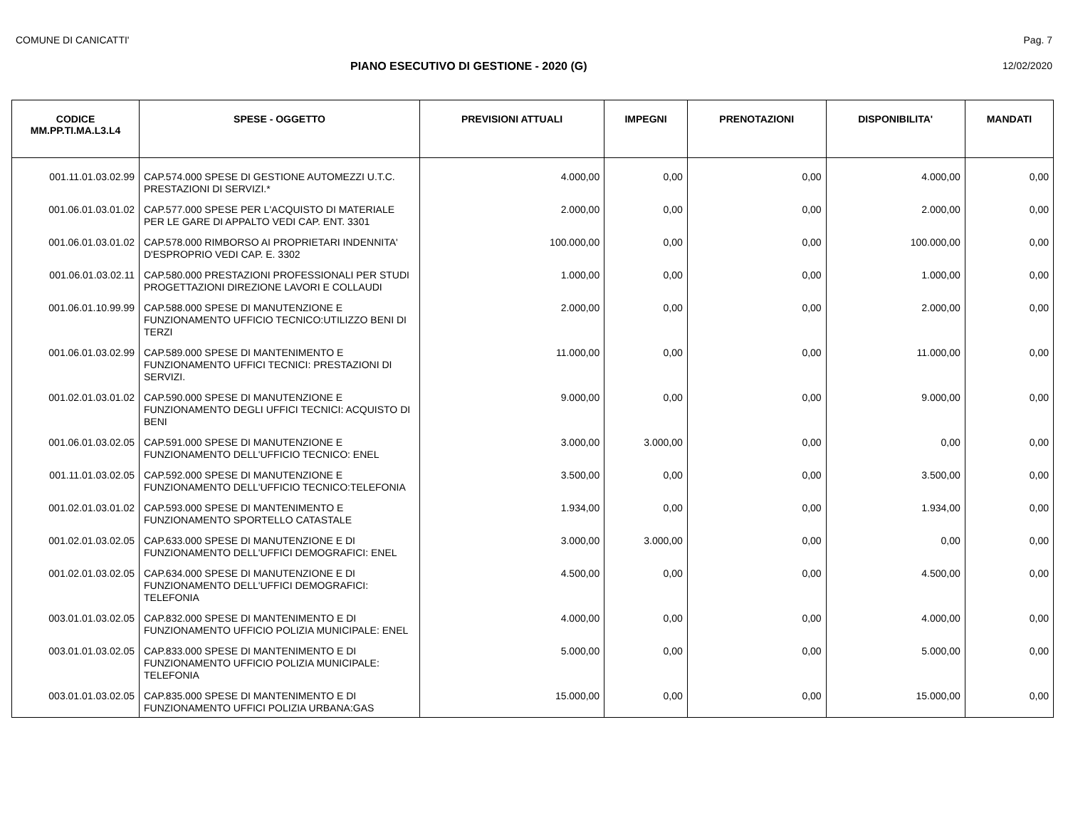COMUNE DI CANICATTI' Pag. 7
PIANO ESECUTIVO DI GESTIONE - 2020 (G)
12/02/2020
| CODICE MM.PP.TI.MA.L3.L4 | SPESE - OGGETTO | PREVISIONI ATTUALI | IMPEGNI | PRENOTAZIONI | DISPONIBILITA' | MANDATI |
| --- | --- | --- | --- | --- | --- | --- |
| 001.11.01.03.02.99 | CAP.574.000 SPESE DI GESTIONE AUTOMEZZI U.T.C. PRESTAZIONI DI SERVIZI.* | 4.000,00 | 0,00 | 0,00 | 4.000,00 | 0,00 |
| 001.06.01.03.01.02 | CAP.577.000 SPESE PER L'ACQUISTO DI MATERIALE PER LE GARE DI APPALTO VEDI CAP. ENT. 3301 | 2.000,00 | 0,00 | 0,00 | 2.000,00 | 0,00 |
| 001.06.01.03.01.02 | CAP.578.000 RIMBORSO AI PROPRIETARI INDENNITA' D'ESPROPRIO VEDI CAP. E. 3302 | 100.000,00 | 0,00 | 0,00 | 100.000,00 | 0,00 |
| 001.06.01.03.02.11 | CAP.580.000 PRESTAZIONI PROFESSIONALI PER STUDI PROGETTAZIONI DIREZIONE LAVORI E COLLAUDI | 1.000,00 | 0,00 | 0,00 | 1.000,00 | 0,00 |
| 001.06.01.10.99.99 | CAP.588.000 SPESE DI MANUTENZIONE E FUNZIONAMENTO UFFICIO TECNICO:UTILIZZO BENI DI TERZI | 2.000,00 | 0,00 | 0,00 | 2.000,00 | 0,00 |
| 001.06.01.03.02.99 | CAP.589.000 SPESE DI MANTENIMENTO E FUNZIONAMENTO UFFICI TECNICI: PRESTAZIONI DI SERVIZI. | 11.000,00 | 0,00 | 0,00 | 11.000,00 | 0,00 |
| 001.02.01.03.01.02 | CAP.590.000 SPESE DI MANUTENZIONE E FUNZIONAMENTO DEGLI UFFICI TECNICI: ACQUISTO DI BENI | 9.000,00 | 0,00 | 0,00 | 9.000,00 | 0,00 |
| 001.06.01.03.02.05 | CAP.591.000 SPESE DI MANUTENZIONE E FUNZIONAMENTO DELL'UFFICIO TECNICO: ENEL | 3.000,00 | 3.000,00 | 0,00 | 0,00 | 0,00 |
| 001.11.01.03.02.05 | CAP.592.000 SPESE DI MANUTENZIONE E FUNZIONAMENTO DELL'UFFICIO TECNICO:TELEFONIA | 3.500,00 | 0,00 | 0,00 | 3.500,00 | 0,00 |
| 001.02.01.03.01.02 | CAP.593.000 SPESE DI MANTENIMENTO E FUNZIONAMENTO SPORTELLO CATASTALE | 1.934,00 | 0,00 | 0,00 | 1.934,00 | 0,00 |
| 001.02.01.03.02.05 | CAP.633.000 SPESE DI MANUTENZIONE E DI FUNZIONAMENTO DELL'UFFICI DEMOGRAFICI: ENEL | 3.000,00 | 3.000,00 | 0,00 | 0,00 | 0,00 |
| 001.02.01.03.02.05 | CAP.634.000 SPESE DI MANUTENZIONE E DI FUNZIONAMENTO DELL'UFFICI DEMOGRAFICI: TELEFONIA | 4.500,00 | 0,00 | 0,00 | 4.500,00 | 0,00 |
| 003.01.01.03.02.05 | CAP.832.000 SPESE DI MANTENIMENTO E DI FUNZIONAMENTO UFFICIO POLIZIA MUNICIPALE: ENEL | 4.000,00 | 0,00 | 0,00 | 4.000,00 | 0,00 |
| 003.01.01.03.02.05 | CAP.833.000 SPESE DI MANTENIMENTO E DI FUNZIONAMENTO UFFICIO POLIZIA MUNICIPALE: TELEFONIA | 5.000,00 | 0,00 | 0,00 | 5.000,00 | 0,00 |
| 003.01.01.03.02.05 | CAP.835.000 SPESE DI MANTENIMENTO E DI FUNZIONAMENTO UFFICI POLIZIA URBANA:GAS | 15.000,00 | 0,00 | 0,00 | 15.000,00 | 0,00 |